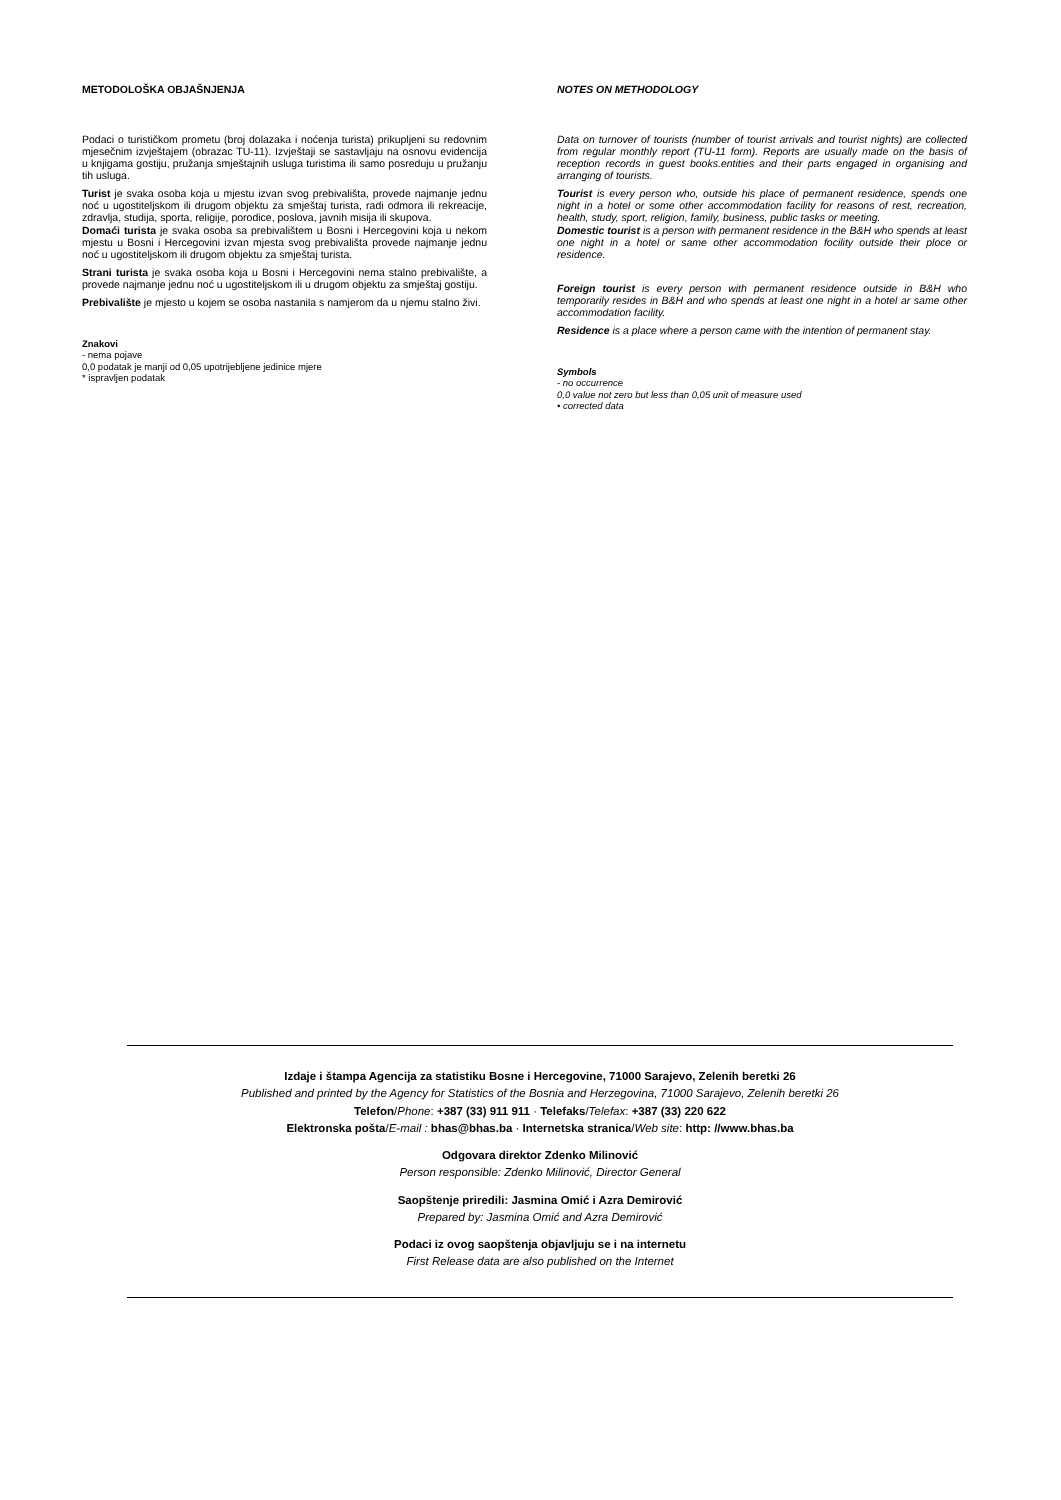METODOLOŠKA OBJAŠNJENJA
Podaci o turističkom prometu (broj dolazaka i noćenja turista) prikupljeni su redovnim mjesečnim izvještajem (obrazac TU-11). Izvještaji se sastavljaju na osnovu evidencija u knjigama gostiju, pružanja smještajnih usluga turistima ili samo posreduju u pružanju tih usluga.
Turist je svaka osoba koja u mjestu izvan svog prebivališta, provede najmanje jednu noć u ugostiteljskom ili drugom objektu za smještaj turista, radi odmora ili rekreacije, zdravlja, studija, sporta, religije, porodice, poslova, javnih misija ili skupova.
Domaći turista je svaka osoba sa prebivalištem u Bosni i Hercegovini koja u nekom mjestu u Bosni i Hercegovini izvan mjesta svog prebivališta provede najmanje jednu noć u ugostiteljskom ili drugom objektu za smještaj turista.
Strani turista je svaka osoba koja u Bosni i Hercegovini nema stalno prebivalište, a provede najmanje jednu noć u ugostiteljskom ili u drugom objektu za smještaj gostiju.
Prebivalište je mjesto u kojem se osoba nastanila s namjerom da u njemu stalno živi.
Znakovi
- nema pojave
0,0 podatak je manji od 0,05 upotrijebljene jedinice mjere
* ispravljen podatak
NOTES ON METHODOLOGY
Data on turnover of tourists (number of tourist arrivals and tourist nights) are collected from regular monthly report (TU-11 form). Reports are usually made on the basis of reception records in guest books.entities and their parts engaged in organising and arranging of tourists.
Tourist is every person who, outside his place of permanent residence, spends one night in a hotel or some other accommodation facility for reasons of rest, recreation, health, study, sport, religion, family, business, public tasks or meeting.
Domestic tourist is a person with permanent residence in the B&H who spends at least one night in a hotel or same other accommodation focility outside their ploce or residence.
Foreign tourist is every person with permanent residence outside in B&H who temporarily resides in B&H and who spends at least one night in a hotel ar same other accommodation facility.
Residence is a place where a person came with the intention of permanent stay.
Symbols
- no occurrence
0,0 value not zero but less than 0,05 unit of measure used
• corrected data
Izdaje i štampa Agencija za statistiku Bosne i Hercegovine, 71000 Sarajevo, Zelenih beretki 26
Published and printed by the Agency for Statistics of the Bosnia and Herzegovina, 71000 Sarajevo, Zelenih beretki 26
Telefon/Phone: +387 (33) 911 911 · Telefaks/Telefax: +387 (33) 220 622
Elektronska pošta/E-mail : bhas@bhas.ba · Internetska stranica/Web site: http: //www.bhas.ba
Odgovara direktor Zdenko Milinović
Person responsible: Zdenko Milinović, Director General
Saopštenje priredili: Jasmina Omić i Azra Demirović
Prepared by: Jasmina Omić and Azra Demirović
Podaci iz ovog saopštenja objavljuju se i na internetu
First Release data are also published on the Internet